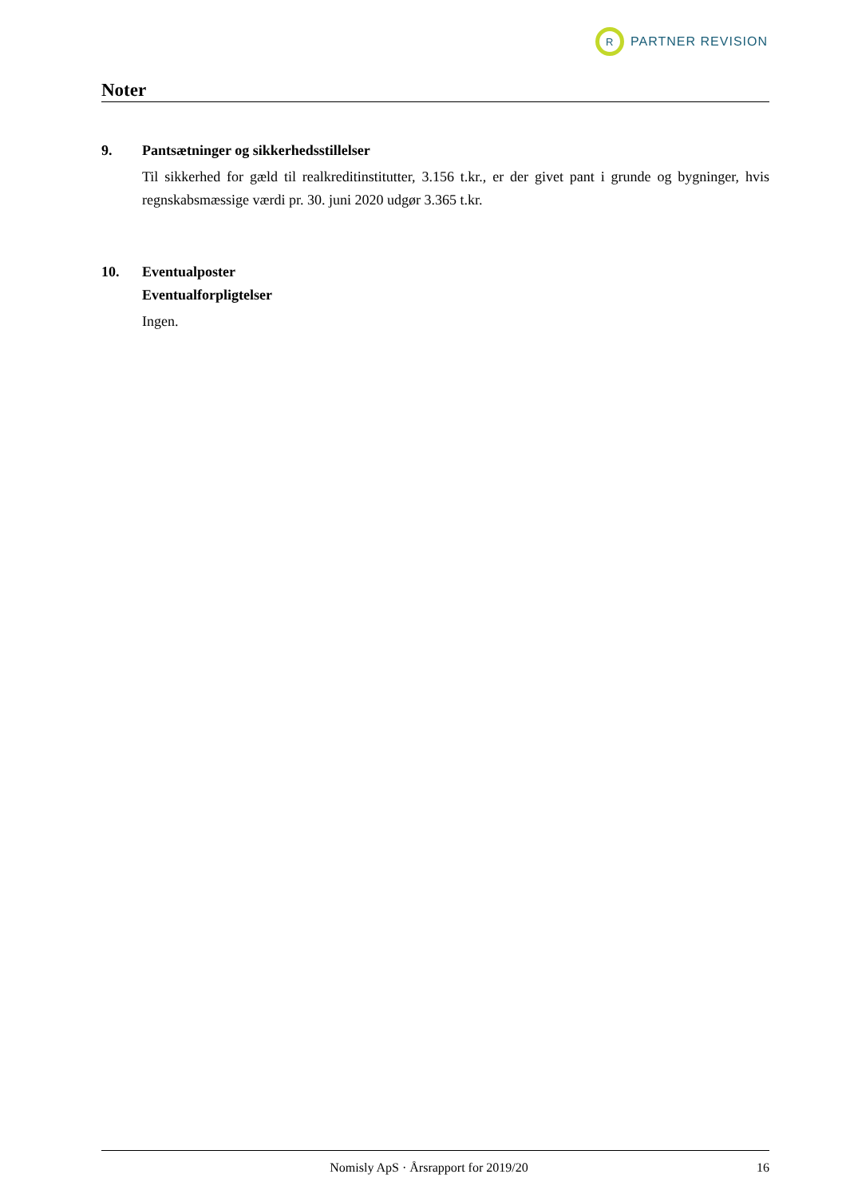R
PARTNER REVISION
Noter
9. Pantsætninger og sikkerhedsstillelser
Til sikkerhed for gæld til realkreditinstitutter, 3.156 t.kr., er der givet pant i grunde og bygninger, hvis regnskabsmæssige værdi pr. 30. juni 2020 udgør 3.365 t.kr.
10. Eventualposter
Eventualforpligtelser
Ingen.
Nomisly ApS · Årsrapport for 2019/20 16